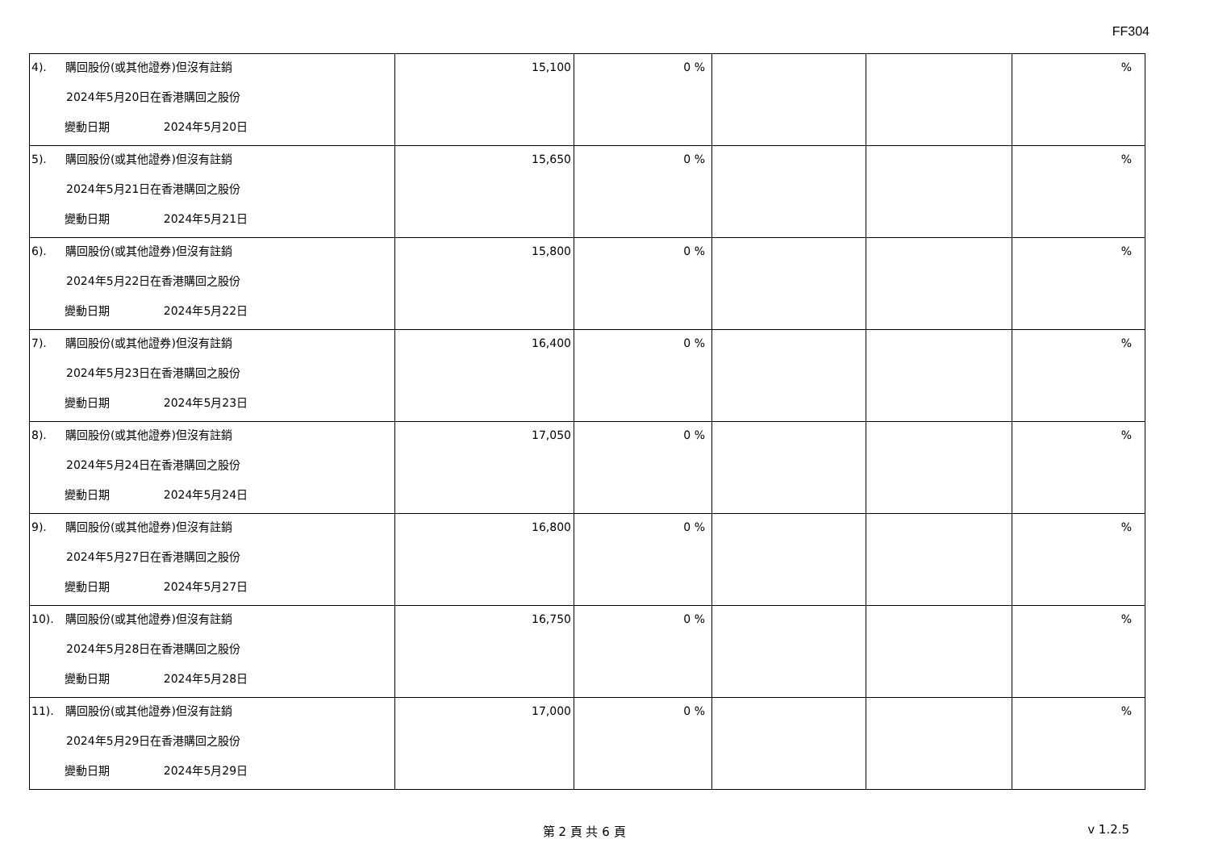FF304
| 4). 購回股份(或其他證券)但沒有註銷 2024年5月20日在香港購回之股份 變動日期 2024年5月20日 | 15,100 | 0 % | | | % |
| 5). 購回股份(或其他證券)但沒有註銷 2024年5月21日在香港購回之股份 變動日期 2024年5月21日 | 15,650 | 0 % | | | % |
| 6). 購回股份(或其他證券)但沒有註銷 2024年5月22日在香港購回之股份 變動日期 2024年5月22日 | 15,800 | 0 % | | | % |
| 7). 購回股份(或其他證券)但沒有註銷 2024年5月23日在香港購回之股份 變動日期 2024年5月23日 | 16,400 | 0 % | | | % |
| 8). 購回股份(或其他證券)但沒有註銷 2024年5月24日在香港購回之股份 變動日期 2024年5月24日 | 17,050 | 0 % | | | % |
| 9). 購回股份(或其他證券)但沒有註銷 2024年5月27日在香港購回之股份 變動日期 2024年5月27日 | 16,800 | 0 % | | | % |
| 10). 購回股份(或其他證券)但沒有註銷 2024年5月28日在香港購回之股份 變動日期 2024年5月28日 | 16,750 | 0 % | | | % |
| 11). 購回股份(或其他證券)但沒有註銷 2024年5月29日在香港購回之股份 變動日期 2024年5月29日 | 17,000 | 0 % | | | % |
第 2 頁 共 6 頁 v 1.2.5